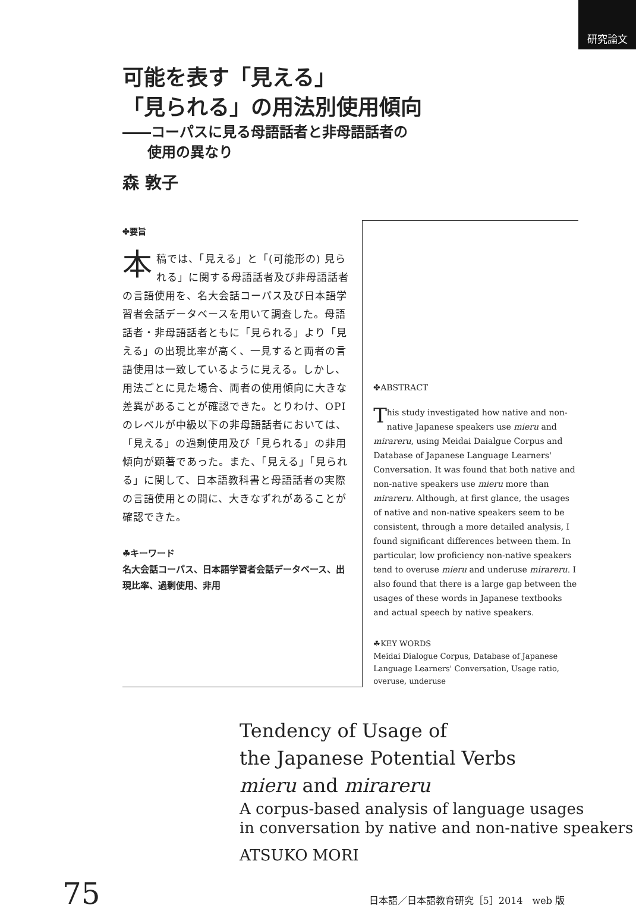研究論文
可能を表す「見える」
「見られる」の用法別使用傾向
――コーパスに見る母語話者と非母語話者の
使用の異なり
森 敦子
✤要旨
本稿では、「見える」と「(可能形の) 見られる」に関する母語話者及び非母語話者の言語使用を、名大会話コーパス及び日本語学習者会話データベースを用いて調査した。母語話者・非母語話者ともに「見られる」より「見える」の出現比率が高く、一見すると両者の言語使用は一致しているように見える。しかし、用法ごとに見た場合、両者の使用傾向に大きな差異があることが確認できた。とりわけ、OPIのレベルが中級以下の非母語話者においては、「見える」の過剰使用及び「見られる」の非用傾向が顕著であった。また、「見える」「見られる」に関して、日本語教科書と母語話者の実際の言語使用との間に、大きなずれがあることが確認できた。
☘キーワード
名大会話コーパス、日本語学習者会話データベース、出現比率、過剰使用、非用
✤ABSTRACT
This study investigated how native and non-native Japanese speakers use mieru and mirareru, using Meidai Daialgue Corpus and Database of Japanese Language Learners' Conversation. It was found that both native and non-native speakers use mieru more than mirareru. Although, at first glance, the usages of native and non-native speakers seem to be consistent, through a more detailed analysis, I found significant differences between them. In particular, low proficiency non-native speakers tend to overuse mieru and underuse mirareru. I also found that there is a large gap between the usages of these words in Japanese textbooks and actual speech by native speakers.
☘KEY WORDS
Meidai Dialogue Corpus, Database of Japanese Language Learners' Conversation, Usage ratio, overuse, underuse
Tendency of Usage of
the Japanese Potential Verbs
mieru and mirareru
A corpus-based analysis of language usages
in conversation by native and non-native speakers
ATSUKO MORI
75 日本語／日本語教育研究［5］2014　web 版